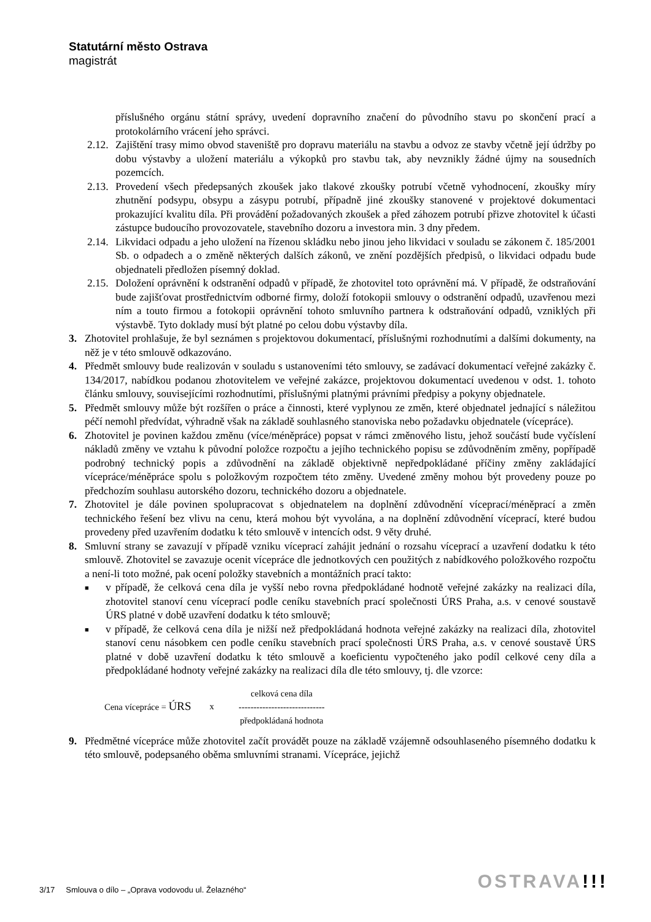Statutární město Ostrava
magistrát
příslušného orgánu státní správy, uvedení dopravního značení do původního stavu po skončení prací a protokolárního vrácení jeho správci.
2.12.
Zajištění trasy mimo obvod staveniště pro dopravu materiálu na stavbu a odvoz ze stavby včetně její údržby po dobu výstavby a uložení materiálu a výkopků pro stavbu tak, aby nevznikly žádné újmy na sousedních pozemcích.
2.13.
Provedení všech předepsaných zkoušek jako tlakové zkoušky potrubí včetně vyhodnocení, zkoušky míry zhutnění podsypu, obsypu a zásypu potrubí, případně jiné zkoušky stanovené v projektové dokumentaci prokazující kvalitu díla. Při provádění požadovaných zkoušek a před záhozem potrubí přizve zhotovitel k účasti zástupce budoucího provozovatele, stavebního dozoru a investora min. 3 dny předem.
2.14.
Likvidaci odpadu a jeho uložení na řízenou skládku nebo jinou jeho likvidaci v souladu se zákonem č. 185/2001 Sb. o odpadech a o změně některých dalších zákonů, ve znění pozdějších předpisů, o likvidaci odpadu bude objednateli předložen písemný doklad.
2.15.
Doložení oprávnění k odstranění odpadů v případě, že zhotovitel toto oprávnění má. V případě, že odstraňování bude zajišťovat prostřednictvím odborné firmy, doloží fotokopii smlouvy o odstranění odpadů, uzavřenou mezi ním a touto firmou a fotokopii oprávnění tohoto smluvního partnera k odstraňování odpadů, vzniklých při výstavbě. Tyto doklady musí být platné po celou dobu výstavby díla.
3. Zhotovitel prohlašuje, že byl seznámen s projektovou dokumentací, příslušnými rozhodnutími a dalšími dokumenty, na něž je v této smlouvě odkazováno.
4. Předmět smlouvy bude realizován v souladu s ustanoveními této smlouvy, se zadávací dokumentací veřejné zakázky č. 134/2017, nabídkou podanou zhotovitelem ve veřejné zakázce, projektovou dokumentací uvedenou v odst. 1. tohoto článku smlouvy, souvisejícími rozhodnutími, příslušnými platnými právními předpisy a pokyny objednatele.
5. Předmět smlouvy může být rozšířen o práce a činnosti, které vyplynou ze změn, které objednatel jednající s náležitou péčí nemohl předvídat, výhradně však na základě souhlasného stanoviska nebo požadavku objednatele (vícepráce).
6. Zhotovitel je povinen každou změnu (více/méněpráce) popsat v rámci změnového listu, jehož součástí bude vyčíslení nákladů změny ve vztahu k původní položce rozpočtu a jejího technického popisu se zdůvodněním změny, popřípadě podrobný technický popis a zdůvodnění na základě objektivně nepředpokládané příčiny změny zakládající vícepráce/méněpráce spolu s položkovým rozpočtem této změny. Uvedené změny mohou být provedeny pouze po předchozím souhlasu autorského dozoru, technického dozoru a objednatele.
7. Zhotovitel je dále povinen spolupracovat s objednatelem na doplnění zdůvodnění víceprací/méněprací a změn technického řešení bez vlivu na cenu, která mohou být vyvolána, a na doplnění zdůvodnění víceprací, které budou provedeny před uzavřením dodatku k této smlouvě v intencích odst. 9 věty druhé.
8. Smluvní strany se zavazují v případě vzniku víceprací zahájit jednání o rozsahu víceprací a uzavření dodatku k této smlouvě. Zhotovitel se zavazuje ocenit vícepráce dle jednotkových cen použitých z nabídkového položkového rozpočtu a není-li toto možné, pak ocení položky stavebních a montážních prací takto:
■
v případě, že celková cena díla je vyšší nebo rovna předpokládané hodnotě veřejné zakázky na realizaci díla, zhotovitel stanoví cenu víceprací podle ceníku stavebních prací společnosti ÚRS Praha, a.s. v cenové soustavě ÚRS platné v době uzavření dodatku k této smlouvě;
■
v případě, že celková cena díla je nižší než předpokládaná hodnota veřejné zakázky na realizaci díla, zhotovitel stanoví cenu násobkem cen podle ceníku stavebních prací společnosti ÚRS Praha, a.s. v cenové soustavě ÚRS platné v době uzavření dodatku k této smlouvě a koeficientu vypočteného jako podíl celkové ceny díla a předpokládané hodnoty veřejné zakázky na realizaci díla dle této smlouvy, tj. dle vzorce:
Cena vícepráce = ÚRS x
celková cena díla
-----------------------------
předpokládaná hodnota
9. Předmětné vícepráce může zhotovitel začít provádět pouze na základě vzájemně odsouhlaseného písemného dodatku k této smlouvě, podepsaného oběma smluvními stranami. Vícepráce, jejichž
3/17 Smlouva o dílo – „Oprava vodovodu ul. Želazného“
OSTRAVA!!!